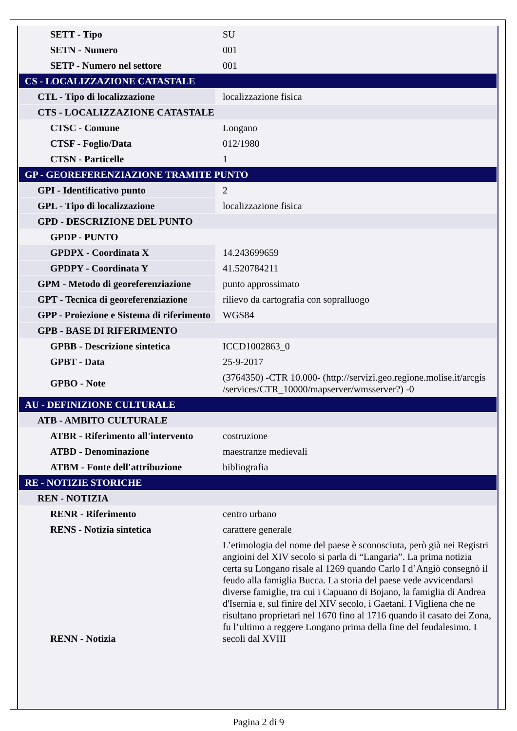| SETT - Tipo | SU |
| SETN - Numero | 001 |
| SETP - Numero nel settore | 001 |
| CS - LOCALIZZAZIONE CATASTALE | |
| CTL - Tipo di localizzazione | localizzazione fisica |
| CTS - LOCALIZZAZIONE CATASTALE | |
| CTSC - Comune | Longano |
| CTSF - Foglio/Data | 012/1980 |
| CTSN - Particelle | 1 |
| GP - GEOREFERENZIAZIONE TRAMITE PUNTO | |
| GPI - Identificativo punto | 2 |
| GPL - Tipo di localizzazione | localizzazione fisica |
| GPD - DESCRIZIONE DEL PUNTO | |
| GPDP - PUNTO | |
| GPDPX - Coordinata X | 14.243699659 |
| GPDPY - Coordinata Y | 41.520784211 |
| GPM - Metodo di georeferenziazione | punto approssimato |
| GPT - Tecnica di georeferenziazione | rilievo da cartografia con sopralluogo |
| GPP - Proiezione e Sistema di riferimento | WGS84 |
| GPB - BASE DI RIFERIMENTO | |
| GPBB - Descrizione sintetica | ICCD1002863_0 |
| GPBT - Data | 25-9-2017 |
| GPBO - Note | (3764350) -CTR 10.000- (http://servizi.geo.regione.molise.it/arcgis /services/CTR_10000/mapserver/wmsserver?) -0 |
| AU - DEFINIZIONE CULTURALE | |
| ATB - AMBITO CULTURALE | |
| ATBR - Riferimento all'intervento | costruzione |
| ATBD - Denominazione | maestranze medievali |
| ATBM - Fonte dell'attribuzione | bibliografia |
| RE - NOTIZIE STORICHE | |
| REN - NOTIZIA | |
| RENR - Riferimento | centro urbano |
| RENS - Notizia sintetica | carattere generale |
| RENN - Notizia | L’etimologia del nome del paese è sconosciuta, però già nei Registri angioini del XIV secolo si parla di “Langaria”. La prima notizia certa su Longano risale al 1269 quando Carlo I d’Angiò consegnò il feudo alla famiglia Bucca. La storia del paese vede avvicendarsi diverse famiglie, tra cui i Capuano di Bojano, la famiglia di Andrea d'Isernia e, sul finire del XIV secolo, i Gaetani. I Vigliena che ne risultano proprietari nel 1670 fino al 1716 quando il casato dei Zona, fu l’ultimo a reggere Longano prima della fine del feudalesimo. I secoli dal XVIII |
Pagina 2 di 9